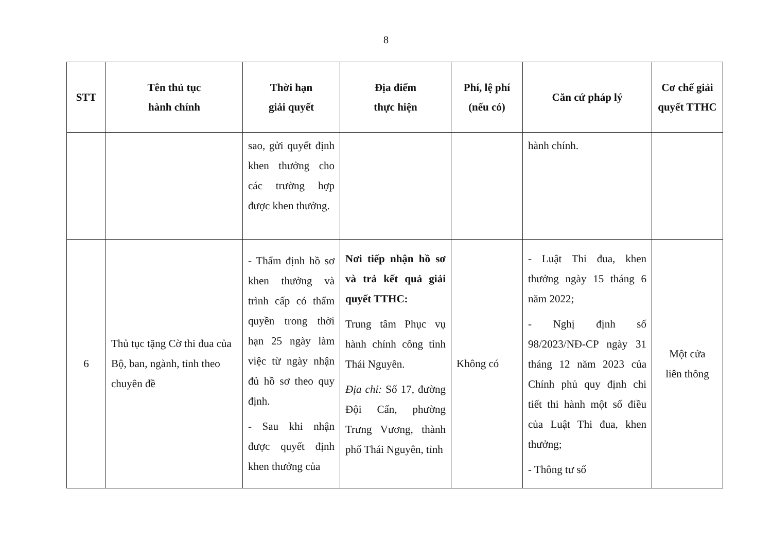8
| STT | Tên thủ tục hành chính | Thời hạn giải quyết | Địa điểm thực hiện | Phí, lệ phí (nếu có) | Căn cứ pháp lý | Cơ chế giải quyết TTHC |
| --- | --- | --- | --- | --- | --- | --- |
| | | sao, gửi quyết định khen thưởng cho các trường hợp được khen thưởng. | | | hành chính. | |
| 6 | Thủ tục tặng Cờ thi đua của Bộ, ban, ngành, tỉnh theo chuyên đề | - Thẩm định hồ sơ khen thưởng và trình cấp có thẩm quyền trong thời hạn 25 ngày làm việc từ ngày nhận đủ hồ sơ theo quy định. - Sau khi nhận được quyết định khen thưởng của | Nơi tiếp nhận hồ sơ và trả kết quả giải quyết TTHC: Trung tâm Phục vụ hành chính công tỉnh Thái Nguyên. Địa chỉ: Số 17, đường Đội Cấn, phường Trưng Vương, thành phố Thái Nguyên, tỉnh | Không có | - Luật Thi đua, khen thưởng ngày 15 tháng 6 năm 2022; - Nghị định số 98/2023/NĐ-CP ngày 31 tháng 12 năm 2023 của Chính phủ quy định chi tiết thi hành một số điều của Luật Thi đua, khen thưởng; - Thông tư số | Một cửa liên thông |